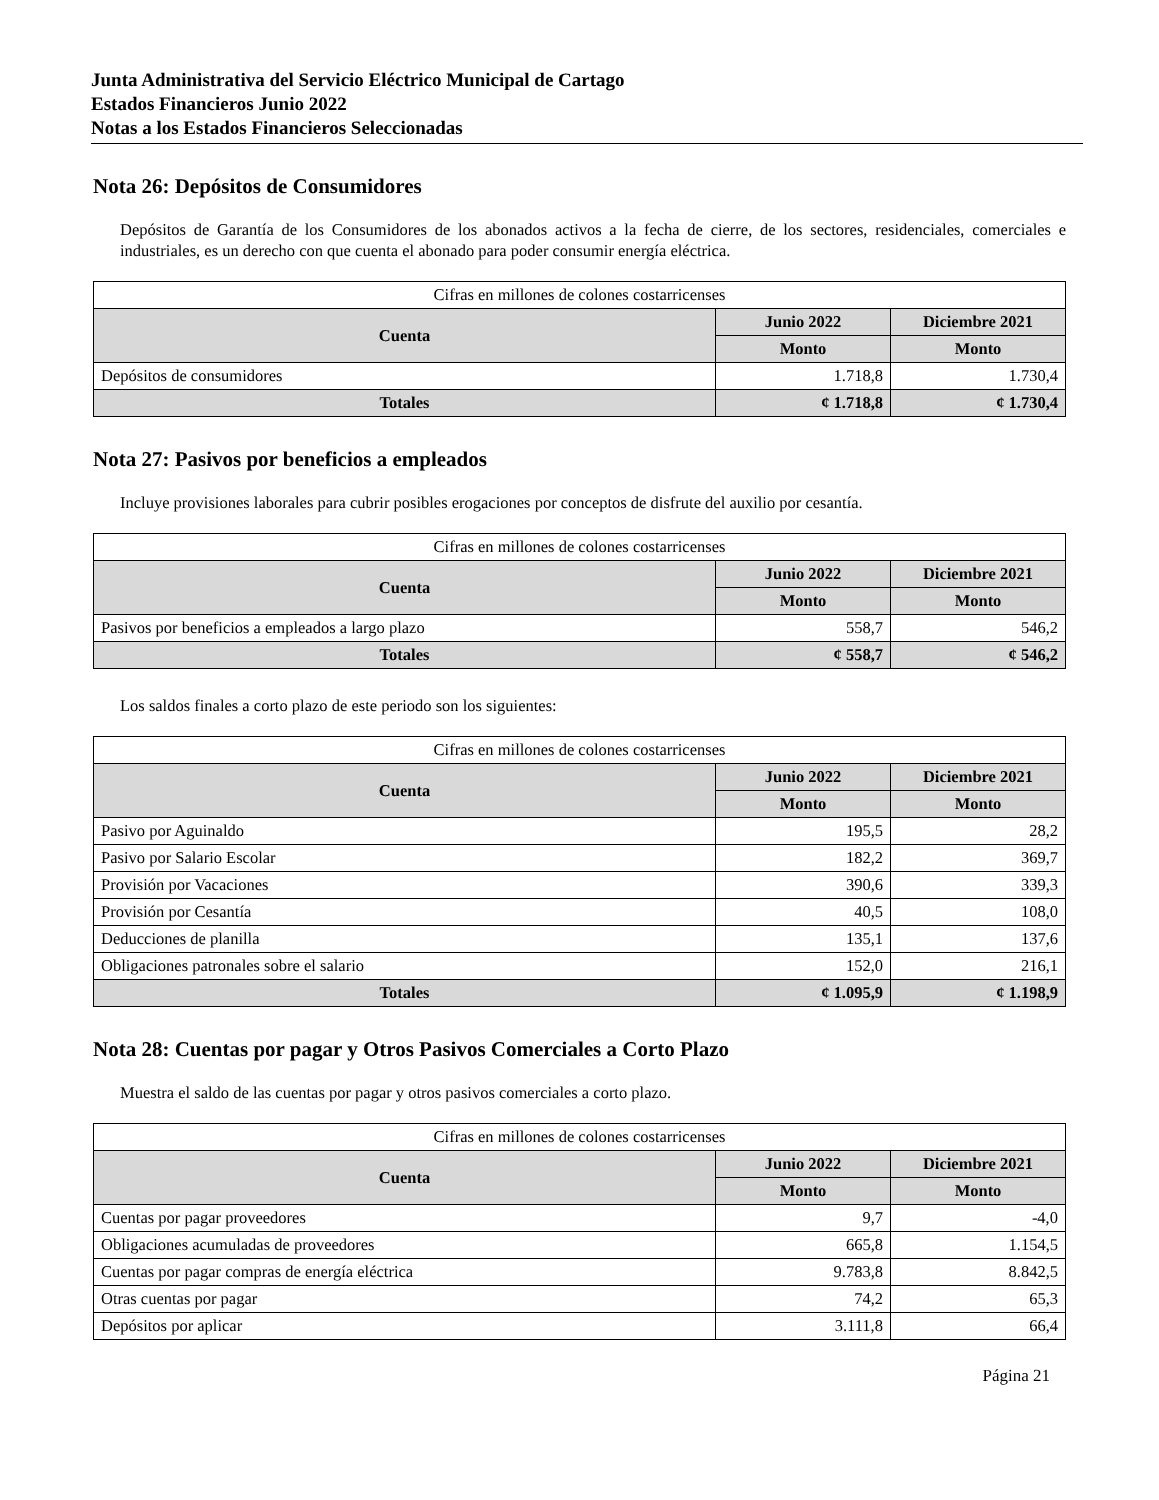Junta Administrativa del Servicio Eléctrico Municipal de Cartago
Estados Financieros Junio 2022
Notas a los Estados Financieros Seleccionadas
Nota 26: Depósitos de Consumidores
Depósitos de Garantía de los Consumidores de los abonados activos a la fecha de cierre, de los sectores, residenciales, comerciales e industriales, es un derecho con que cuenta el abonado para poder consumir energía eléctrica.
| Cifras en millones de colones costarricenses | | |
| Cuenta | Junio 2022 | Diciembre 2021 |
| | Monto | Monto |
| Depósitos de consumidores | 1.718,8 | 1.730,4 |
| Totales | ¢ 1.718,8 | ¢ 1.730,4 |
Nota 27: Pasivos por beneficios a empleados
Incluye provisiones laborales para cubrir posibles erogaciones por conceptos de disfrute del auxilio por cesantía.
| Cifras en millones de colones costarricenses | | |
| Cuenta | Junio 2022 | Diciembre 2021 |
| | Monto | Monto |
| Pasivos por beneficios a empleados a largo plazo | 558,7 | 546,2 |
| Totales | ¢ 558,7 | ¢ 546,2 |
Los saldos finales a corto plazo de este periodo son los siguientes:
| Cifras en millones de colones costarricenses | | |
| Cuenta | Junio 2022 | Diciembre 2021 |
| | Monto | Monto |
| Pasivo por Aguinaldo | 195,5 | 28,2 |
| Pasivo por Salario Escolar | 182,2 | 369,7 |
| Provisión por Vacaciones | 390,6 | 339,3 |
| Provisión por Cesantía | 40,5 | 108,0 |
| Deducciones de planilla | 135,1 | 137,6 |
| Obligaciones patronales sobre el salario | 152,0 | 216,1 |
| Totales | ¢ 1.095,9 | ¢ 1.198,9 |
Nota 28: Cuentas por pagar y Otros Pasivos Comerciales a Corto Plazo
Muestra el saldo de las cuentas por pagar y otros pasivos comerciales a corto plazo.
| Cifras en millones de colones costarricenses | | |
| Cuenta | Junio 2022 | Diciembre 2021 |
| | Monto | Monto |
| Cuentas por pagar proveedores | 9,7 | -4,0 |
| Obligaciones acumuladas de proveedores | 665,8 | 1.154,5 |
| Cuentas por pagar compras de energía eléctrica | 9.783,8 | 8.842,5 |
| Otras cuentas por pagar | 74,2 | 65,3 |
| Depósitos por aplicar | 3.111,8 | 66,4 |
Página 21